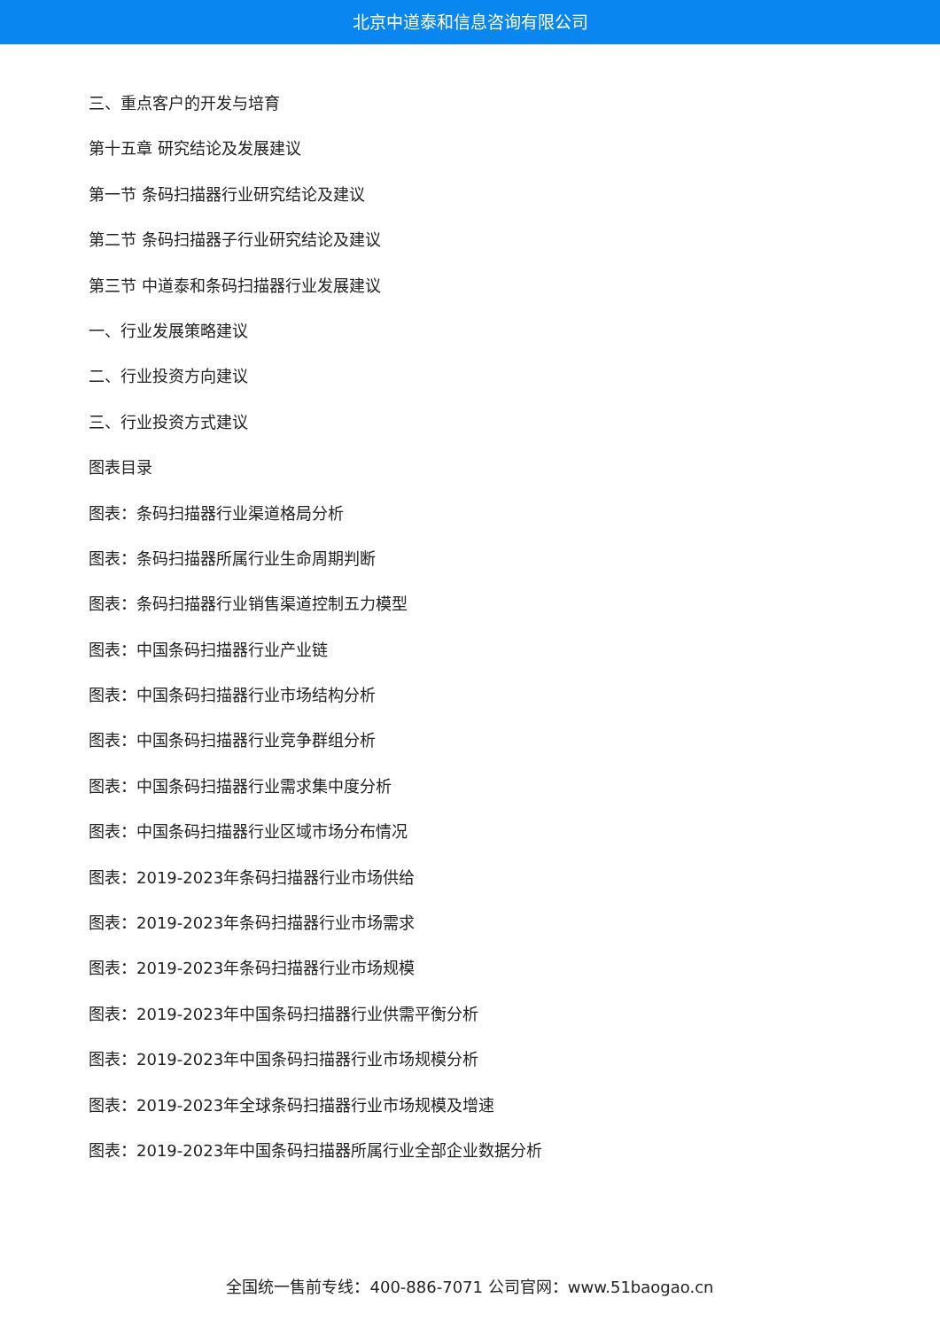北京中道泰和信息咨询有限公司
三、重点客户的开发与培育
第十五章 研究结论及发展建议
第一节 条码扫描器行业研究结论及建议
第二节 条码扫描器子行业研究结论及建议
第三节 中道泰和条码扫描器行业发展建议
一、行业发展策略建议
二、行业投资方向建议
三、行业投资方式建议
图表目录
图表：条码扫描器行业渠道格局分析
图表：条码扫描器所属行业生命周期判断
图表：条码扫描器行业销售渠道控制五力模型
图表：中国条码扫描器行业产业链
图表：中国条码扫描器行业市场结构分析
图表：中国条码扫描器行业竞争群组分析
图表：中国条码扫描器行业需求集中度分析
图表：中国条码扫描器行业区域市场分布情况
图表：2019-2023年条码扫描器行业市场供给
图表：2019-2023年条码扫描器行业市场需求
图表：2019-2023年条码扫描器行业市场规模
图表：2019-2023年中国条码扫描器行业供需平衡分析
图表：2019-2023年中国条码扫描器行业市场规模分析
图表：2019-2023年全球条码扫描器行业市场规模及增速
图表：2019-2023年中国条码扫描器所属行业全部企业数据分析
全国统一售前专线：400-886-7071 公司官网：www.51baogao.cn